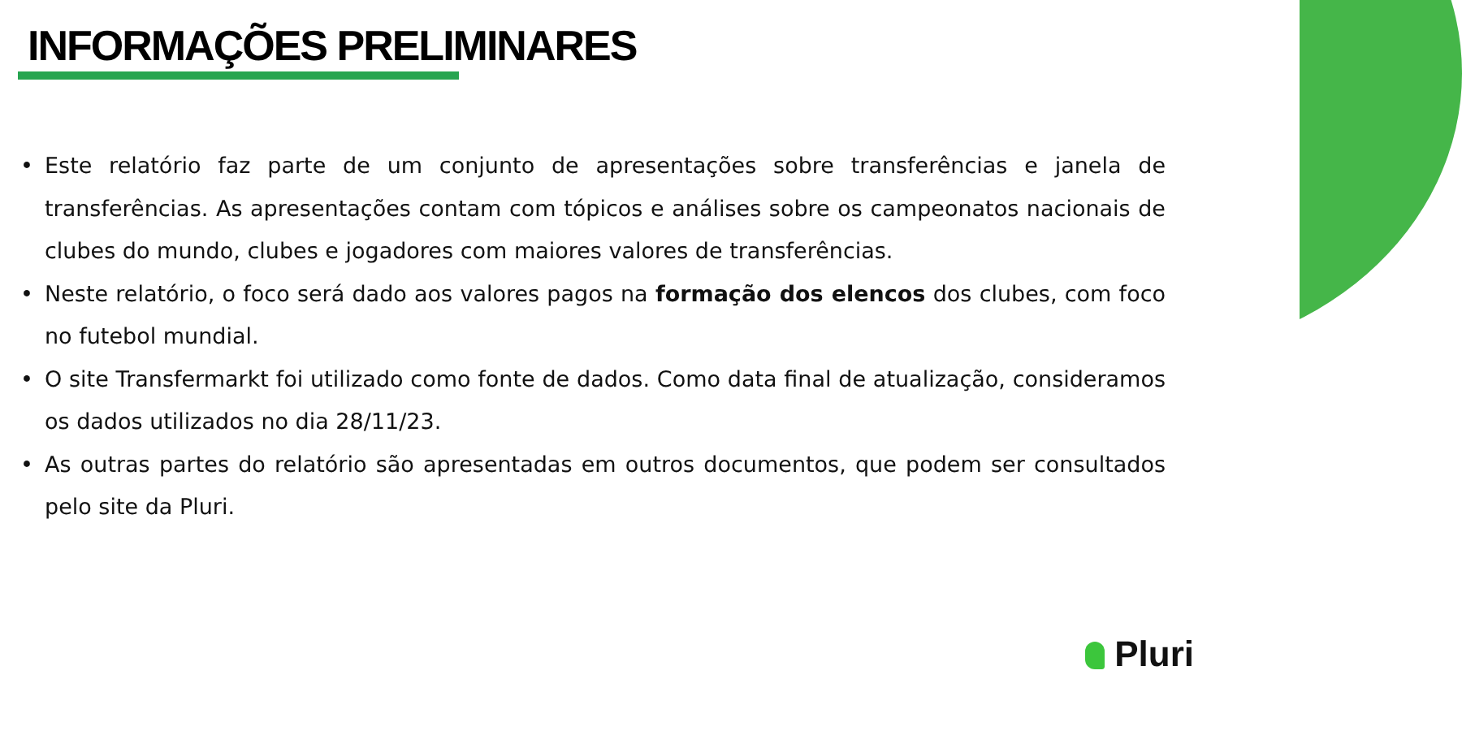INFORMAÇÕES PRELIMINARES
• Este relatório faz parte de um conjunto de apresentações sobre transferências e janela de transferências. As apresentações contam com tópicos e análises sobre os campeonatos nacionais de clubes do mundo, clubes e jogadores com maiores valores de transferências.
• Neste relatório, o foco será dado aos valores pagos na formação dos elencos dos clubes, com foco no futebol mundial.
• O site Transfermarkt foi utilizado como fonte de dados. Como data final de atualização, consideramos os dados utilizados no dia 28/11/23.
• As outras partes do relatório são apresentadas em outros documentos, que podem ser consultados pelo site da Pluri.
Pluri